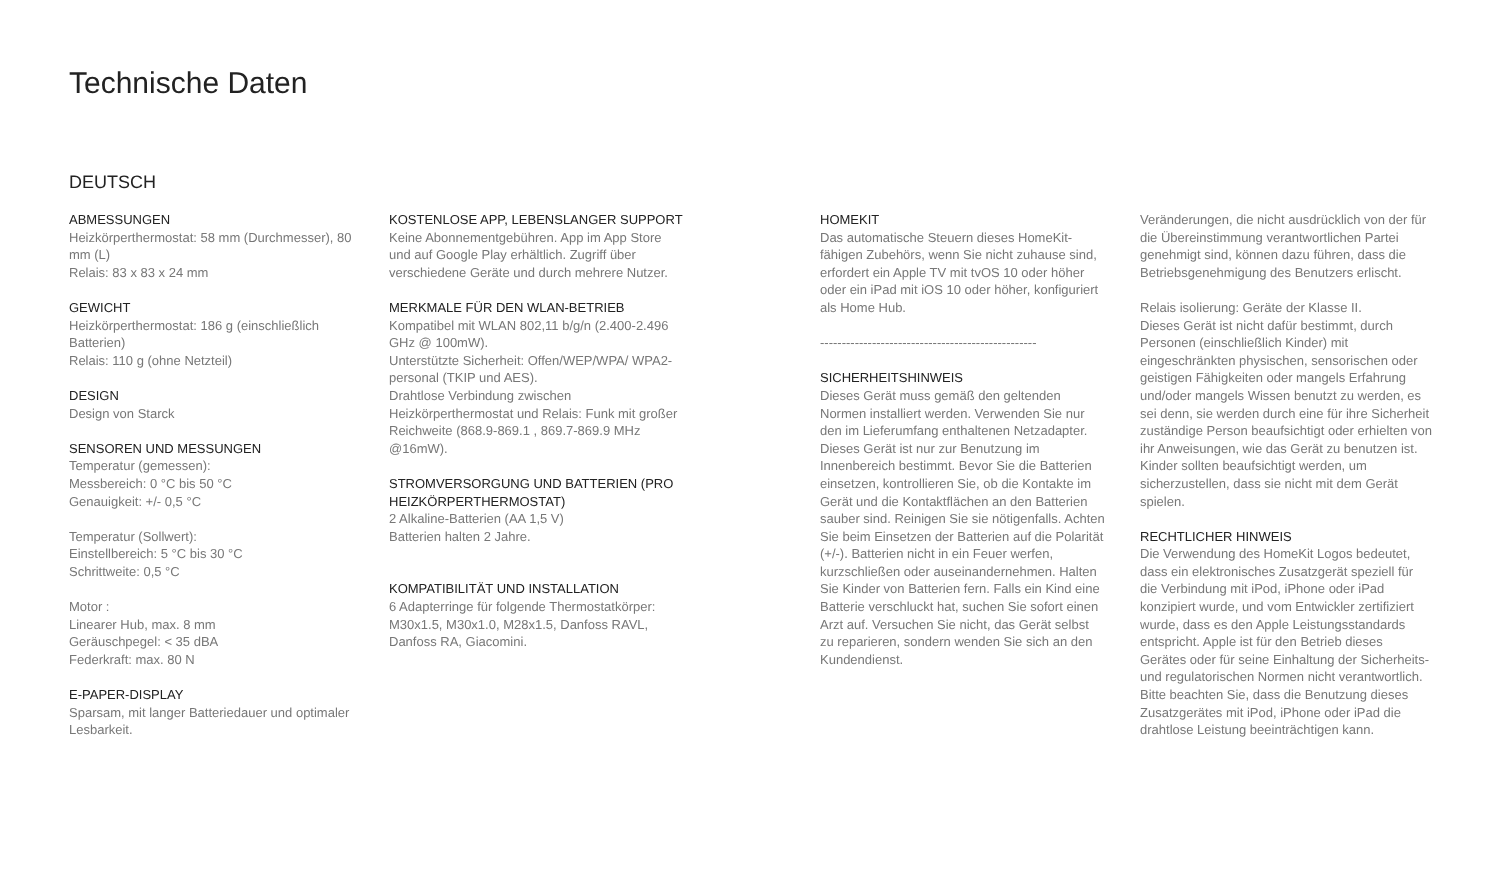Technische Daten
DEUTSCH
ABMESSUNGEN
Heizkörperthermostat: 58 mm (Durchmesser), 80 mm (L)
Relais: 83 x 83 x 24 mm
GEWICHT
Heizkörperthermostat: 186 g (einschließlich Batterien)
Relais: 110 g (ohne Netzteil)
DESIGN
Design von Starck
SENSOREN UND MESSUNGEN
Temperatur (gemessen):
Messbereich: 0 °C bis 50 °C
Genauigkeit: +/- 0,5 °C
Temperatur (Sollwert):
Einstellbereich: 5 °C bis 30 °C
Schrittweite: 0,5 °C
Motor :
Linearer Hub, max. 8 mm
Geräuschpegel: < 35 dBA
Federkraft: max. 80 N
E-PAPER-DISPLAY
Sparsam, mit langer Batteriedauer und optimaler Lesbarkeit.
KOSTENLOSE APP, LEBENSLANGER SUPPORT
Keine Abonnementgebühren. App im App Store und auf Google Play erhältlich. Zugriff über verschiedene Geräte und durch mehrere Nutzer.
MERKMALE FÜR DEN WLAN-BETRIEB
Kompatibel mit WLAN 802,11 b/g/n (2.400-2.496 GHz @ 100mW).
Unterstützte Sicherheit: Offen/WEP/WPA/ WPA2-personal (TKIP und AES).
Drahtlose Verbindung zwischen Heizkörperthermostat und Relais: Funk mit großer Reichweite (868.9-869.1 , 869.7-869.9 MHz @16mW).
STROMVERSORGUNG UND BATTERIEN (PRO HEIZKÖRPERTHERMOSTAT)
2 Alkaline-Batterien (AA 1,5 V)
Batterien halten 2 Jahre.
KOMPATIBILITÄT UND INSTALLATION
6 Adapterringe für folgende Thermostatkörper: M30x1.5, M30x1.0, M28x1.5, Danfoss RAVL, Danfoss RA, Giacomini.
HOMEKIT
Das automatische Steuern dieses HomeKit-fähigen Zubehörs, wenn Sie nicht zuhause sind, erfordert ein Apple TV mit tvOS 10 oder höher oder ein iPad mit iOS 10 oder höher, konfiguriert als Home Hub.
--------------------------------------------------
SICHERHEITSHINWEIS
Dieses Gerät muss gemäß den geltenden Normen installiert werden. Verwenden Sie nur den im Lieferumfang enthaltenen Netzadapter. Dieses Gerät ist nur zur Benutzung im Innenbereich bestimmt. Bevor Sie die Batterien einsetzen, kontrollieren Sie, ob die Kontakte im Gerät und die Kontaktflächen an den Batterien sauber sind. Reinigen Sie sie nötigenfalls. Achten Sie beim Einsetzen der Batterien auf die Polarität (+/-). Batterien nicht in ein Feuer werfen, kurzschließen oder auseinandernehmen. Halten Sie Kinder von Batterien fern. Falls ein Kind eine Batterie verschluckt hat, suchen Sie sofort einen Arzt auf. Versuchen Sie nicht, das Gerät selbst zu reparieren, sondern wenden Sie sich an den Kundendienst.
Veränderungen, die nicht ausdrücklich von der für die Übereinstimmung verantwortlichen Partei genehmigt sind, können dazu führen, dass die Betriebsgenehmigung des Benutzers erlischt.
Relais isolierung: Geräte der Klasse II.
Dieses Gerät ist nicht dafür bestimmt, durch Personen (einschließlich Kinder) mit eingeschränkten physischen, sensorischen oder geistigen Fähigkeiten oder mangels Erfahrung und/oder mangels Wissen benutzt zu werden, es sei denn, sie werden durch eine für ihre Sicherheit zuständige Person beaufsichtigt oder erhielten von ihr Anweisungen, wie das Gerät zu benutzen ist. Kinder sollten beaufsichtigt werden, um sicherzustellen, dass sie nicht mit dem Gerät spielen.
RECHTLICHER HINWEIS
Die Verwendung des HomeKit Logos bedeutet, dass ein elektronisches Zusatzgerät speziell für die Verbindung mit iPod, iPhone oder iPad konzipiert wurde, und vom Entwickler zertifiziert wurde, dass es den Apple Leistungsstandards entspricht. Apple ist für den Betrieb dieses Gerätes oder für seine Einhaltung der Sicherheits- und regulatorischen Normen nicht verantwortlich. Bitte beachten Sie, dass die Benutzung dieses Zusatzgerätes mit iPod, iPhone oder iPad die drahtlose Leistung beeinträchtigen kann.